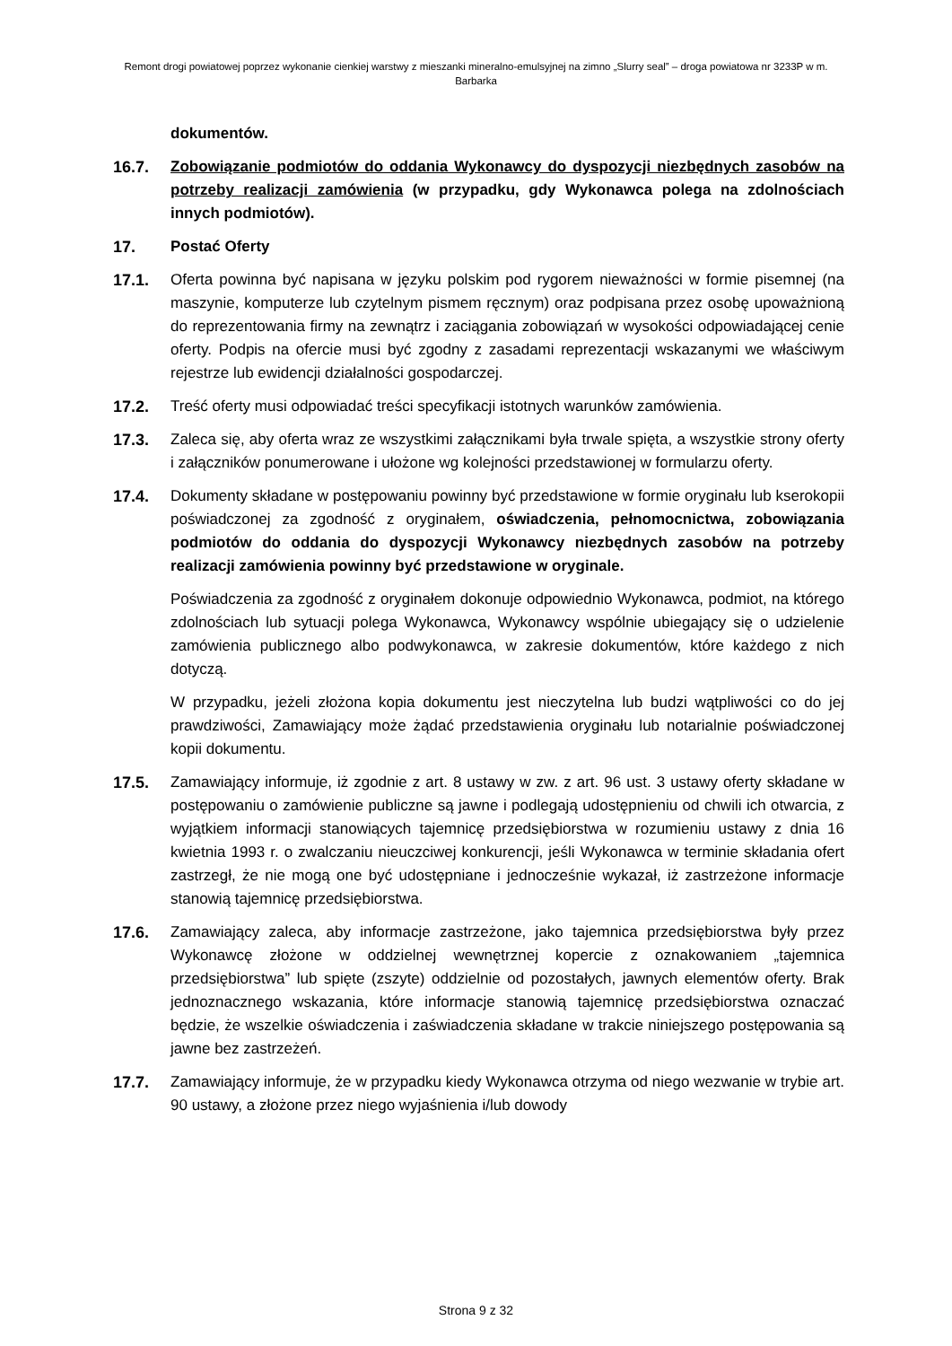Remont drogi powiatowej poprzez wykonanie cienkiej warstwy z mieszanki mineralno-emulsyjnej na zimno „Slurry seal” – droga powiatowa nr 3233P w m. Barbarka
dokumentów.
16.7. Zobowiązanie podmiotów do oddania Wykonawcy do dyspozycji niezbędnych zasobów na potrzeby realizacji zamówienia (w przypadku, gdy Wykonawca polega na zdolnościach innych podmiotów).
17. Postać Oferty
17.1. Oferta powinna być napisana w języku polskim pod rygorem nieważności w formie pisemnej (na maszynie, komputerze lub czytelnym pismem ręcznym) oraz podpisana przez osobę upoważnioną do reprezentowania firmy na zewnątrz i zaciągania zobowiązań w wysokości odpowiadającej cenie oferty. Podpis na ofercie musi być zgodny z zasadami reprezentacji wskazanymi we właściwym rejestrze lub ewidencji działalności gospodarczej.
17.2. Treść oferty musi odpowiadać treści specyfikacji istotnych warunków zamówienia.
17.3. Zaleca się, aby oferta wraz ze wszystkimi załącznikami była trwale spięta, a wszystkie strony oferty i załączników ponumerowane i ułożone wg kolejności przedstawionej w formularzu oferty.
17.4. Dokumenty składane w postępowaniu powinny być przedstawione w formie oryginału lub kserokopii poświadczonej za zgodność z oryginałem, oświadczenia, pełnomocnictwa, zobowiązania podmiotów do oddania do dyspozycji Wykonawcy niezbędnych zasobów na potrzeby realizacji zamówienia powinny być przedstawione w oryginale.
Poświadczenia za zgodność z oryginałem dokonuje odpowiednio Wykonawca, podmiot, na którego zdolnościach lub sytuacji polega Wykonawca, Wykonawcy wspólnie ubiegający się o udzielenie zamówienia publicznego albo podwykonawca, w zakresie dokumentów, które każdego z nich dotyczą.
W przypadku, jeżeli złożona kopia dokumentu jest nieczytelna lub budzi wątpliwości co do jej prawdziwości, Zamawiający może żądać przedstawienia oryginału lub notarialnie poświadczonej kopii dokumentu.
17.5. Zamawiający informuje, iż zgodnie z art. 8 ustawy w zw. z art. 96 ust. 3 ustawy oferty składane w postępowaniu o zamówienie publiczne są jawne i podlegają udostępnieniu od chwili ich otwarcia, z wyjątkiem informacji stanowiących tajemnicę przedsiębiorstwa w rozumieniu ustawy z dnia 16 kwietnia 1993 r. o zwalczaniu nieuczciwej konkurencji, jeśli Wykonawca w terminie składania ofert zastrzegł, że nie mogą one być udostępniane i jednocześnie wykazał, iż zastrzeżone informacje stanowią tajemnicę przedsiębiorstwa.
17.6. Zamawiający zaleca, aby informacje zastrzeżone, jako tajemnica przedsiębiorstwa były przez Wykonawcę złożone w oddzielnej wewnętrznej kopercie z oznakowaniem „tajemnica przedsiębiorstwa” lub spięte (zszyte) oddzielnie od pozostałych, jawnych elementów oferty. Brak jednoznacznego wskazania, które informacje stanowią tajemnicę przedsiębiorstwa oznaczać będzie, że wszelkie oświadczenia i zaświadczenia składane w trakcie niniejszego postępowania są jawne bez zastrzeżeń.
17.7. Zamawiający informuje, że w przypadku kiedy Wykonawca otrzyma od niego wezwanie w trybie art. 90 ustawy, a złożone przez niego wyjaśnienia i/lub dowody
Strona 9 z 32